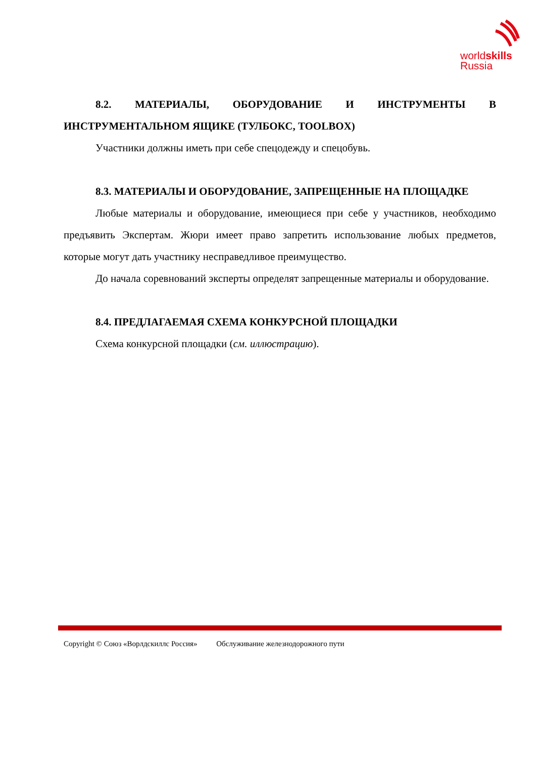worldskills
Russia
8.2. МАТЕРИАЛЫ, ОБОРУДОВАНИЕ И ИНСТРУМЕНТЫ В ИНСТРУМЕНТАЛЬНОМ ЯЩИКЕ (ТУЛБОКС, TOOLBOX)
Участники должны иметь при себе спецодежду и спецобувь.
8.3. МАТЕРИАЛЫ И ОБОРУДОВАНИЕ, ЗАПРЕЩЕННЫЕ НА ПЛОЩАДКЕ
Любые материалы и оборудование, имеющиеся при себе у участников, необходимо предъявить Экспертам. Жюри имеет право запретить использование любых предметов, которые могут дать участнику несправедливое преимущество.
До начала соревнований эксперты определят запрещенные материалы и оборудование.
8.4. ПРЕДЛАГАЕМАЯ СХЕМА КОНКУРСНОЙ ПЛОЩАДКИ
Схема конкурсной площадки (см. иллюстрацию).
Copyright © Союз «Ворлдскиллс Россия» Обслуживание железнодорожного пути